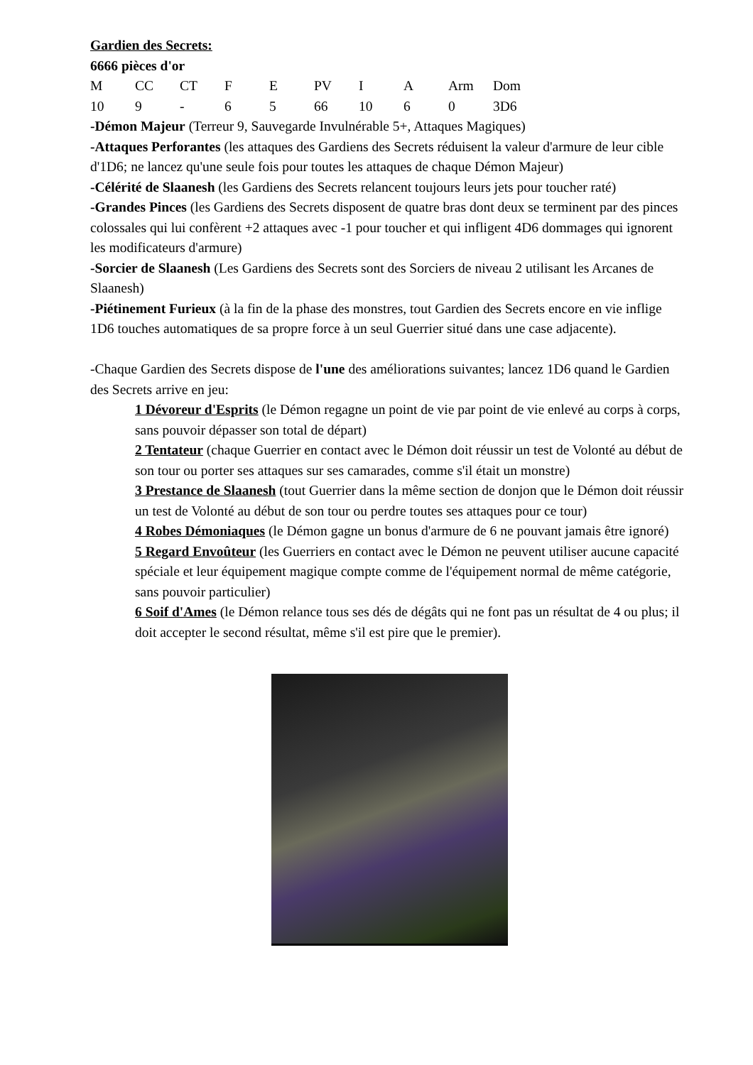Gardien des Secrets:
6666 pièces d'or
| M | CC | CT | F | E | PV | I | A | Arm | Dom |
| 10 | 9 | - | 6 | 5 | 66 | 10 | 6 | 0 | 3D6 |
-Démon Majeur (Terreur 9, Sauvegarde Invulnérable 5+, Attaques Magiques)
-Attaques Perforantes (les attaques des Gardiens des Secrets réduisent la valeur d'armure de leur cible d'1D6; ne lancez qu'une seule fois pour toutes les attaques de chaque Démon Majeur)
-Célérité de Slaanesh (les Gardiens des Secrets relancent toujours leurs jets pour toucher raté)
-Grandes Pinces (les Gardiens des Secrets disposent de quatre bras dont deux se terminent par des pinces colossales qui lui confèrent +2 attaques avec -1 pour toucher et qui infligent 4D6 dommages qui ignorent les modificateurs d'armure)
-Sorcier de Slaanesh (Les Gardiens des Secrets sont des Sorciers de niveau 2 utilisant les Arcanes de Slaanesh)
-Piétinement Furieux (à la fin de la phase des monstres, tout Gardien des Secrets encore en vie inflige 1D6 touches automatiques de sa propre force à un seul Guerrier situé dans une case adjacente).
-Chaque Gardien des Secrets dispose de l'une des améliorations suivantes; lancez 1D6 quand le Gardien des Secrets arrive en jeu:
1 Dévoreur d'Esprits (le Démon regagne un point de vie par point de vie enlevé au corps à corps, sans pouvoir dépasser son total de départ)
2 Tentateur (chaque Guerrier en contact avec le Démon doit réussir un test de Volonté au début de son tour ou porter ses attaques sur ses camarades, comme s'il était un monstre)
3 Prestance de Slaanesh (tout Guerrier dans la même section de donjon que le Démon doit réussir un test de Volonté au début de son tour ou perdre toutes ses attaques pour ce tour)
4 Robes Démoniaques (le Démon gagne un bonus d'armure de 6 ne pouvant jamais être ignoré)
5 Regard Envoûteur (les Guerriers en contact avec le Démon ne peuvent utiliser aucune capacité spéciale et leur équipement magique compte comme de l'équipement normal de même catégorie, sans pouvoir particulier)
6 Soif d'Ames (le Démon relance tous ses dés de dégâts qui ne font pas un résultat de 4 ou plus; il doit accepter le second résultat, même s'il est pire que le premier).